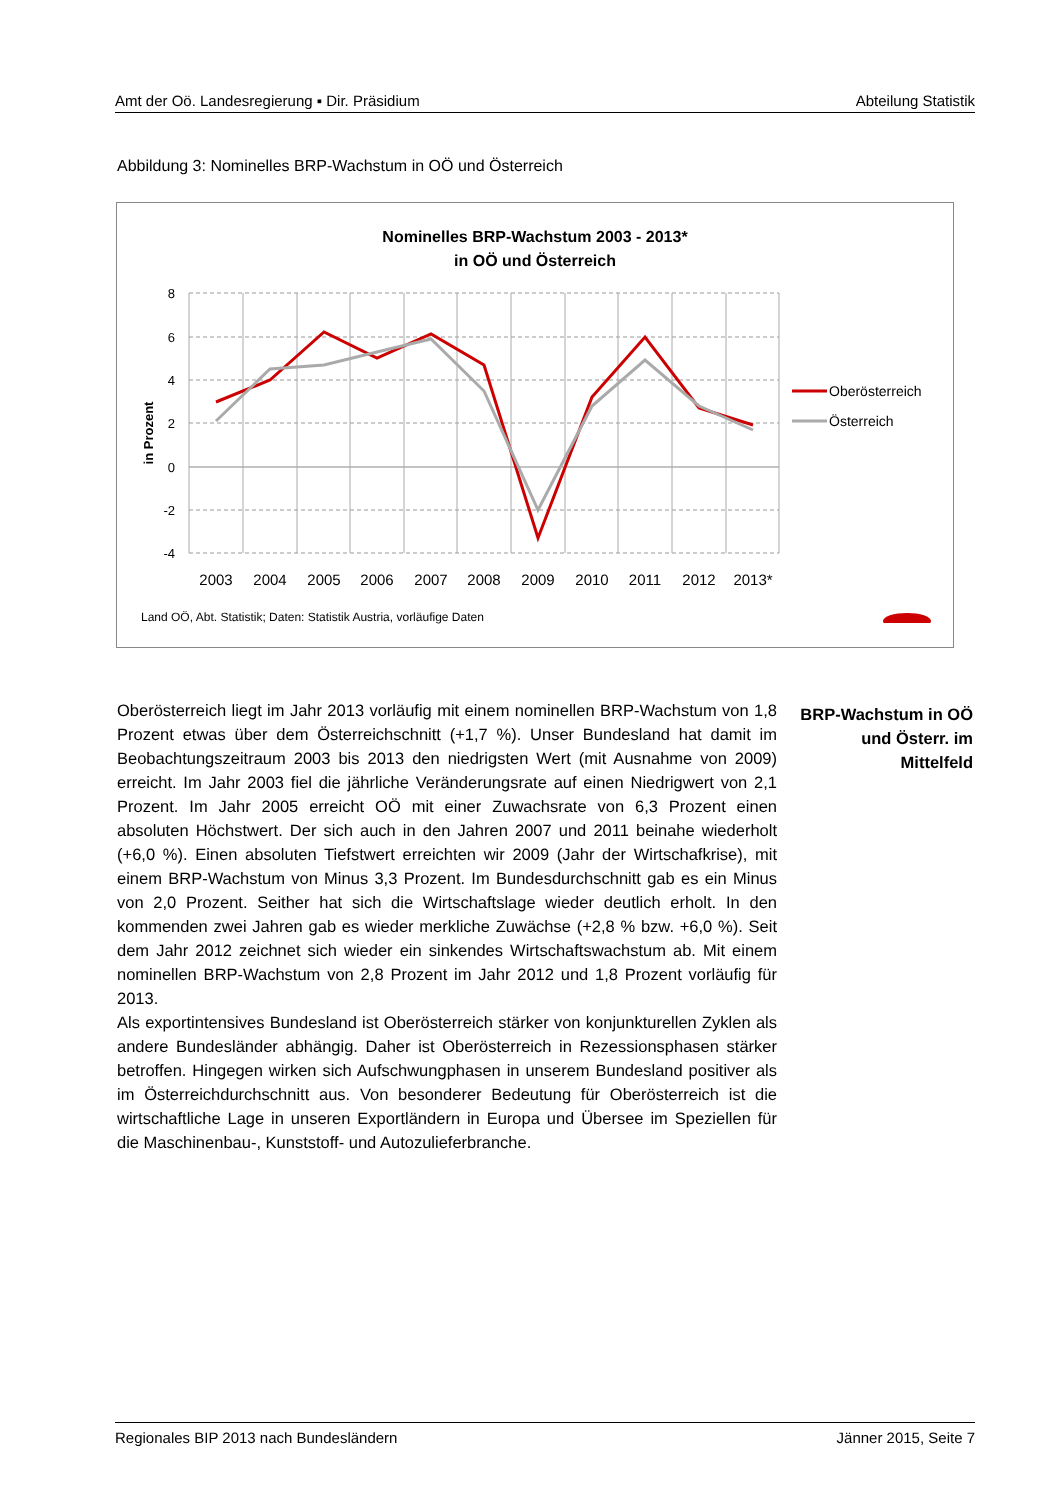Amt der Oö. Landesregierung ▪ Dir. Präsidium Abteilung Statistik
Abbildung 3: Nominelles BRP-Wachstum in OÖ und Österreich
Nominelles BRP-Wachstum 2003 - 2013*
in OÖ und Österreich
8
6
4
2
0
-2
-4
in Prozent
2003
2004
2005
2006
2007
2008
2009
2010
2011
2012
2013*
Oberösterreich
Österreich
Land OÖ, Abt. Statistik; Daten: Statistik Austria, vorläufige Daten
Oberösterreich liegt im Jahr 2013 vorläufig mit einem nominellen BRP-Wachstum von 1,8 Prozent etwas über dem Österreichschnitt (+1,7 %). Unser Bundesland hat damit im Beobachtungszeitraum 2003 bis 2013 den niedrigsten Wert (mit Ausnahme von 2009) erreicht. Im Jahr 2003 fiel die jährliche Veränderungsrate auf einen Niedrigwert von 2,1 Prozent. Im Jahr 2005 erreicht OÖ mit einer Zuwachsrate von 6,3 Prozent einen absoluten Höchstwert. Der sich auch in den Jahren 2007 und 2011 beinahe wiederholt (+6,0 %). Einen absoluten Tiefstwert erreichten wir 2009 (Jahr der Wirtschafkrise), mit einem BRP-Wachstum von Minus 3,3 Prozent. Im Bundesdurchschnitt gab es ein Minus von 2,0 Prozent. Seither hat sich die Wirtschaftslage wieder deutlich erholt. In den kommenden zwei Jahren gab es wieder merkliche Zuwächse (+2,8 % bzw. +6,0 %). Seit dem Jahr 2012 zeichnet sich wieder ein sinkendes Wirtschaftswachstum ab. Mit einem nominellen BRP-Wachstum von 2,8 Prozent im Jahr 2012 und 1,8 Prozent vorläufig für 2013.
Als exportintensives Bundesland ist Oberösterreich stärker von konjunkturellen Zyklen als andere Bundesländer abhängig. Daher ist Oberösterreich in Rezessionsphasen stärker betroffen. Hingegen wirken sich Aufschwungphasen in unserem Bundesland positiver als im Österreichdurchschnitt aus. Von besonderer Bedeutung für Oberösterreich ist die wirtschaftliche Lage in unseren Exportländern in Europa und Übersee im Speziellen für die Maschinenbau-, Kunststoff- und Autozulieferbranche.
BRP-Wachstum in OÖ und Österr. im Mittelfeld
Regionales BIP 2013 nach Bundesländern Jänner 2015, Seite 7